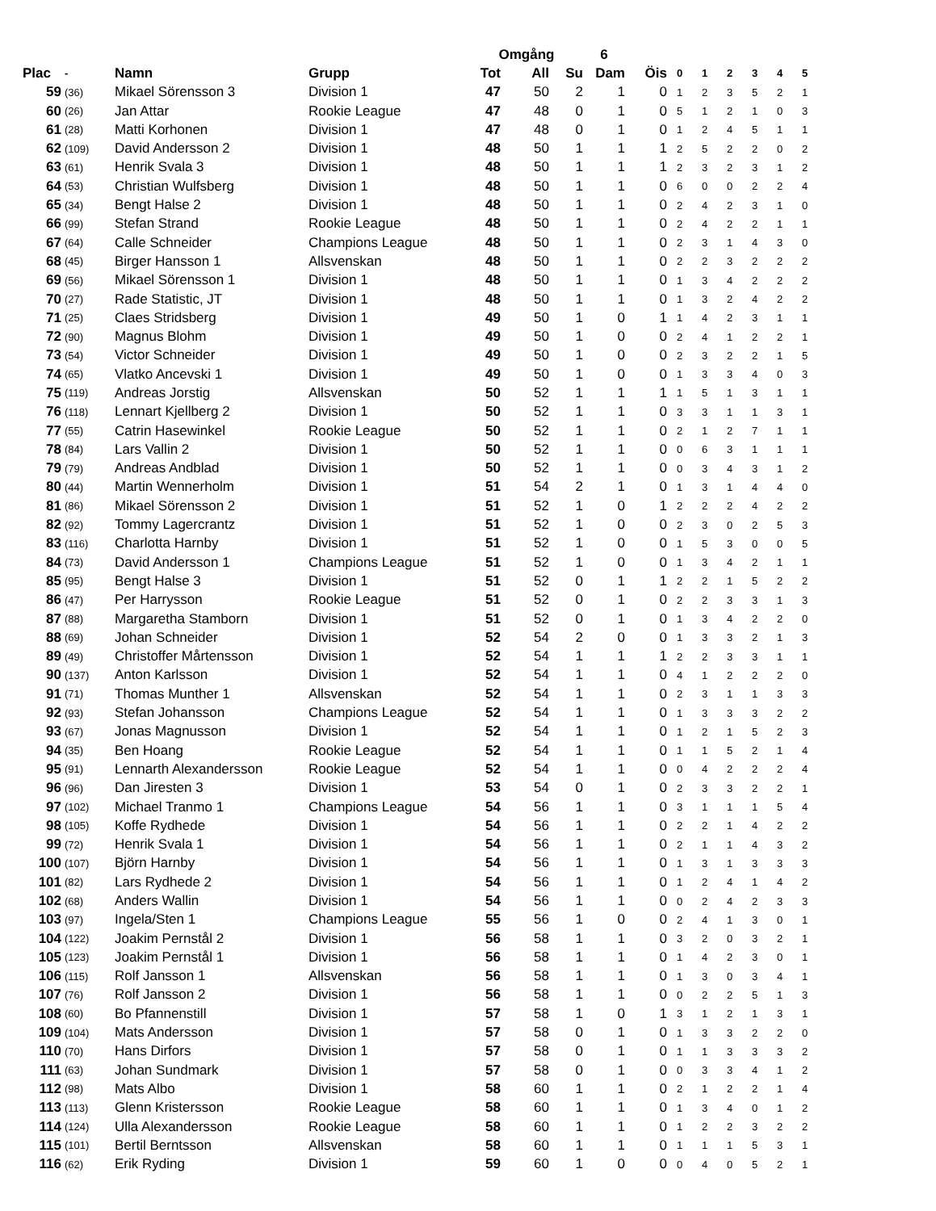| | | | | Omgång | | | 6 | | | | | | | |
| Plac | - | Namn | Grupp | Tot | All | Su | Dam | Öis | 0 | 1 | 2 | 3 | 4 | 5 |
| 59 | (36) | Mikael Sörensson 3 | Division 1 | 47 | 50 | 2 | 1 | 0 | 1 | 2 | 3 | 5 | 2 | 1 |
| 60 | (26) | Jan Attar | Rookie League | 47 | 48 | 0 | 1 | 0 | 5 | 1 | 2 | 1 | 0 | 3 |
| 61 | (28) | Matti Korhonen | Division 1 | 47 | 48 | 0 | 1 | 0 | 1 | 2 | 4 | 5 | 1 | 1 |
| 62 | (109) | David Andersson 2 | Division 1 | 48 | 50 | 1 | 1 | 1 | 2 | 5 | 2 | 2 | 0 | 2 |
| 63 | (61) | Henrik Svala 3 | Division 1 | 48 | 50 | 1 | 1 | 1 | 2 | 3 | 2 | 3 | 1 | 2 |
| 64 | (53) | Christian Wulfsberg | Division 1 | 48 | 50 | 1 | 1 | 0 | 6 | 0 | 0 | 2 | 2 | 4 |
| 65 | (34) | Bengt Halse 2 | Division 1 | 48 | 50 | 1 | 1 | 0 | 2 | 4 | 2 | 3 | 1 | 0 |
| 66 | (99) | Stefan Strand | Rookie League | 48 | 50 | 1 | 1 | 0 | 2 | 4 | 2 | 2 | 1 | 1 |
| 67 | (64) | Calle Schneider | Champions League | 48 | 50 | 1 | 1 | 0 | 2 | 3 | 1 | 4 | 3 | 0 |
| 68 | (45) | Birger Hansson 1 | Allsvenskan | 48 | 50 | 1 | 1 | 0 | 2 | 2 | 3 | 2 | 2 | 2 |
| 69 | (56) | Mikael Sörensson 1 | Division 1 | 48 | 50 | 1 | 1 | 0 | 1 | 3 | 4 | 2 | 2 | 2 |
| 70 | (27) | Rade Statistic, JT | Division 1 | 48 | 50 | 1 | 1 | 0 | 1 | 3 | 2 | 4 | 2 | 2 |
| 71 | (25) | Claes Stridsberg | Division 1 | 49 | 50 | 1 | 0 | 1 | 1 | 4 | 2 | 3 | 1 | 1 |
| 72 | (90) | Magnus Blohm | Division 1 | 49 | 50 | 1 | 0 | 0 | 2 | 4 | 1 | 2 | 2 | 1 |
| 73 | (54) | Victor Schneider | Division 1 | 49 | 50 | 1 | 0 | 0 | 2 | 3 | 2 | 2 | 1 | 5 |
| 74 | (65) | Vlatko Ancevski 1 | Division 1 | 49 | 50 | 1 | 0 | 0 | 1 | 3 | 3 | 4 | 0 | 3 |
| 75 | (119) | Andreas Jorstig | Allsvenskan | 50 | 52 | 1 | 1 | 1 | 1 | 5 | 1 | 3 | 1 | 1 |
| 76 | (118) | Lennart Kjellberg 2 | Division 1 | 50 | 52 | 1 | 1 | 0 | 3 | 3 | 1 | 1 | 3 | 1 |
| 77 | (55) | Catrin Hasewinkel | Rookie League | 50 | 52 | 1 | 1 | 0 | 2 | 1 | 2 | 7 | 1 | 1 |
| 78 | (84) | Lars Vallin 2 | Division 1 | 50 | 52 | 1 | 1 | 0 | 0 | 6 | 3 | 1 | 1 | 1 |
| 79 | (79) | Andreas Andblad | Division 1 | 50 | 52 | 1 | 1 | 0 | 0 | 3 | 4 | 3 | 1 | 2 |
| 80 | (44) | Martin Wennerholm | Division 1 | 51 | 54 | 2 | 1 | 0 | 1 | 3 | 1 | 4 | 4 | 0 |
| 81 | (86) | Mikael Sörensson 2 | Division 1 | 51 | 52 | 1 | 0 | 1 | 2 | 2 | 2 | 4 | 2 | 2 |
| 82 | (92) | Tommy Lagercrantz | Division 1 | 51 | 52 | 1 | 0 | 0 | 2 | 3 | 0 | 2 | 5 | 3 |
| 83 | (116) | Charlotta Harnby | Division 1 | 51 | 52 | 1 | 0 | 0 | 1 | 5 | 3 | 0 | 0 | 5 |
| 84 | (73) | David Andersson 1 | Champions League | 51 | 52 | 1 | 0 | 0 | 1 | 3 | 4 | 2 | 1 | 1 |
| 85 | (95) | Bengt Halse 3 | Division 1 | 51 | 52 | 0 | 1 | 1 | 2 | 2 | 1 | 5 | 2 | 2 |
| 86 | (47) | Per Harrysson | Rookie League | 51 | 52 | 0 | 1 | 0 | 2 | 2 | 3 | 3 | 1 | 3 |
| 87 | (88) | Margaretha Stamborn | Division 1 | 51 | 52 | 0 | 1 | 0 | 1 | 3 | 4 | 2 | 2 | 0 |
| 88 | (69) | Johan Schneider | Division 1 | 52 | 54 | 2 | 0 | 0 | 1 | 3 | 3 | 2 | 1 | 3 |
| 89 | (49) | Christoffer Mårtensson | Division 1 | 52 | 54 | 1 | 1 | 1 | 2 | 2 | 3 | 3 | 1 | 1 |
| 90 | (137) | Anton Karlsson | Division 1 | 52 | 54 | 1 | 1 | 0 | 4 | 1 | 2 | 2 | 2 | 0 |
| 91 | (71) | Thomas Munther 1 | Allsvenskan | 52 | 54 | 1 | 1 | 0 | 2 | 3 | 1 | 1 | 3 | 3 |
| 92 | (93) | Stefan Johansson | Champions League | 52 | 54 | 1 | 1 | 0 | 1 | 3 | 3 | 3 | 2 | 2 |
| 93 | (67) | Jonas Magnusson | Division 1 | 52 | 54 | 1 | 1 | 0 | 1 | 2 | 1 | 5 | 2 | 3 |
| 94 | (35) | Ben Hoang | Rookie League | 52 | 54 | 1 | 1 | 0 | 1 | 1 | 5 | 2 | 1 | 4 |
| 95 | (91) | Lennarth Alexandersson | Rookie League | 52 | 54 | 1 | 1 | 0 | 0 | 4 | 2 | 2 | 2 | 4 |
| 96 | (96) | Dan Jiresten 3 | Division 1 | 53 | 54 | 0 | 1 | 0 | 2 | 3 | 3 | 2 | 2 | 1 |
| 97 | (102) | Michael Tranmo 1 | Champions League | 54 | 56 | 1 | 1 | 0 | 3 | 1 | 1 | 1 | 5 | 4 |
| 98 | (105) | Koffe Rydhede | Division 1 | 54 | 56 | 1 | 1 | 0 | 2 | 2 | 1 | 4 | 2 | 2 |
| 99 | (72) | Henrik Svala 1 | Division 1 | 54 | 56 | 1 | 1 | 0 | 2 | 1 | 1 | 4 | 3 | 2 |
| 100 | (107) | Björn Harnby | Division 1 | 54 | 56 | 1 | 1 | 0 | 1 | 3 | 1 | 3 | 3 | 3 |
| 101 | (82) | Lars Rydhede 2 | Division 1 | 54 | 56 | 1 | 1 | 0 | 1 | 2 | 4 | 1 | 4 | 2 |
| 102 | (68) | Anders Wallin | Division 1 | 54 | 56 | 1 | 1 | 0 | 0 | 2 | 4 | 2 | 3 | 3 |
| 103 | (97) | Ingela/Sten 1 | Champions League | 55 | 56 | 1 | 0 | 0 | 2 | 4 | 1 | 3 | 0 | 1 |
| 104 | (122) | Joakim Pernstål 2 | Division 1 | 56 | 58 | 1 | 1 | 0 | 3 | 2 | 0 | 3 | 2 | 1 |
| 105 | (123) | Joakim Pernstål 1 | Division 1 | 56 | 58 | 1 | 1 | 0 | 1 | 4 | 2 | 3 | 0 | 1 |
| 106 | (115) | Rolf Jansson 1 | Allsvenskan | 56 | 58 | 1 | 1 | 0 | 1 | 3 | 0 | 3 | 4 | 1 |
| 107 | (76) | Rolf Jansson 2 | Division 1 | 56 | 58 | 1 | 1 | 0 | 0 | 2 | 2 | 5 | 1 | 3 |
| 108 | (60) | Bo Pfannenstill | Division 1 | 57 | 58 | 1 | 0 | 1 | 3 | 1 | 2 | 1 | 3 | 1 |
| 109 | (104) | Mats Andersson | Division 1 | 57 | 58 | 0 | 1 | 0 | 1 | 3 | 3 | 2 | 2 | 0 |
| 110 | (70) | Hans Dirfors | Division 1 | 57 | 58 | 0 | 1 | 0 | 1 | 1 | 3 | 3 | 3 | 2 |
| 111 | (63) | Johan Sundmark | Division 1 | 57 | 58 | 0 | 1 | 0 | 0 | 3 | 3 | 4 | 1 | 2 |
| 112 | (98) | Mats Albo | Division 1 | 58 | 60 | 1 | 1 | 0 | 2 | 1 | 2 | 2 | 1 | 4 |
| 113 | (113) | Glenn Kristersson | Rookie League | 58 | 60 | 1 | 1 | 0 | 1 | 3 | 4 | 0 | 1 | 2 |
| 114 | (124) | Ulla Alexandersson | Rookie League | 58 | 60 | 1 | 1 | 0 | 1 | 2 | 2 | 3 | 2 | 2 |
| 115 | (101) | Bertil Berntsson | Allsvenskan | 58 | 60 | 1 | 1 | 0 | 1 | 1 | 1 | 5 | 3 | 1 |
| 116 | (62) | Erik Ryding | Division 1 | 59 | 60 | 1 | 0 | 0 | 0 | 4 | 0 | 5 | 2 | 1 |